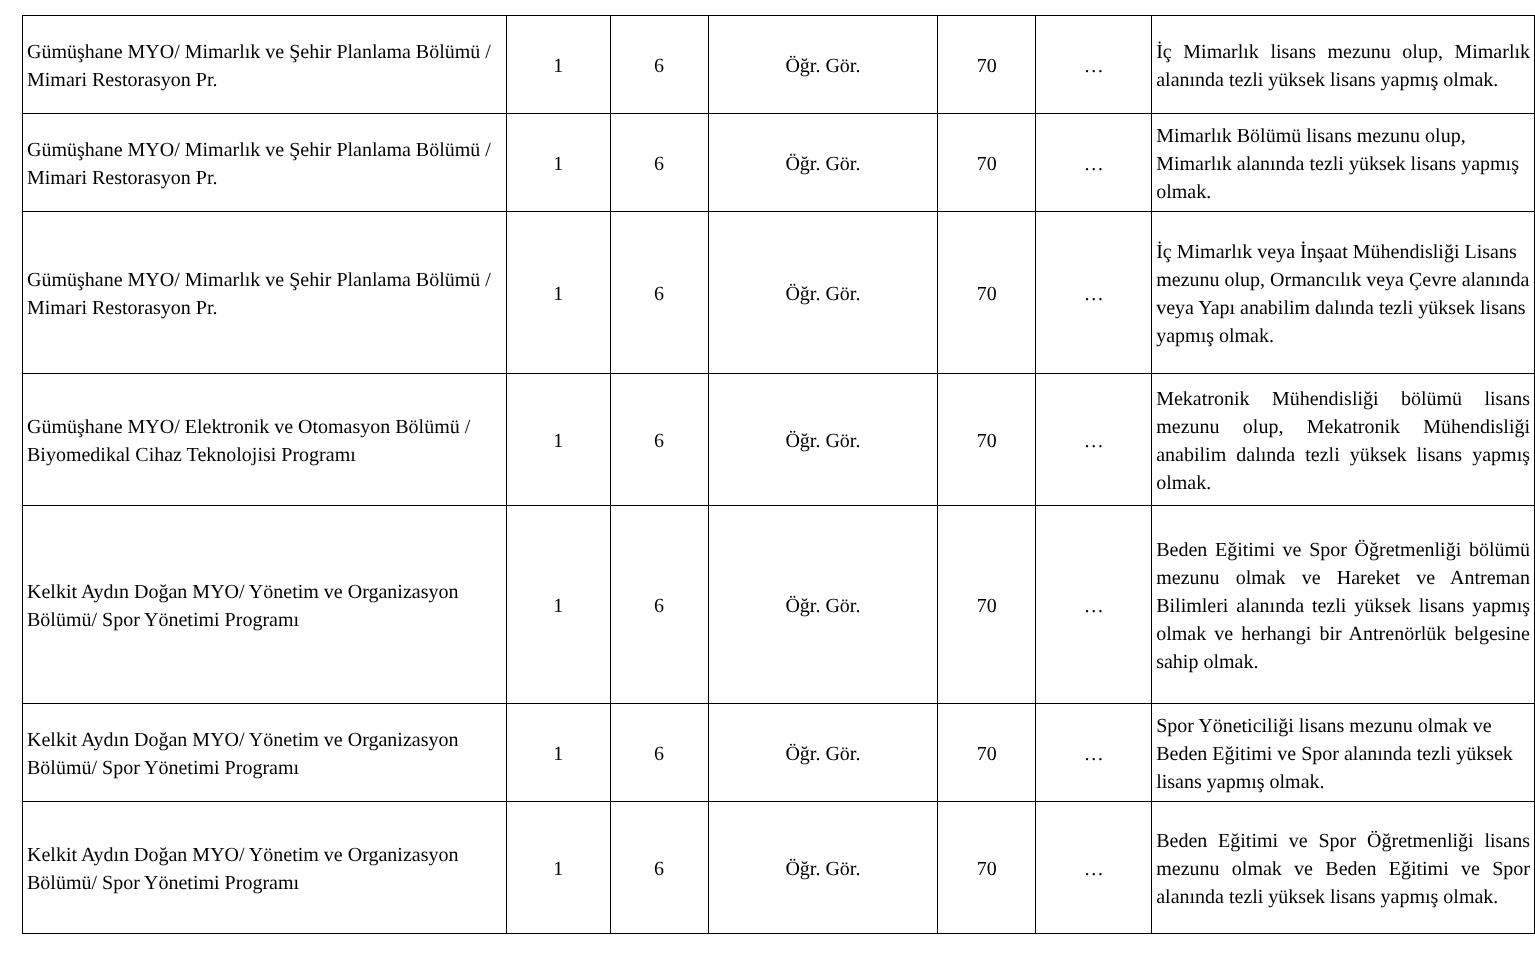| Gümüşhane MYO/ Mimarlık ve Şehir Planlama Bölümü / Mimari Restorasyon Pr. | 1 | 6 | Öğr. Gör. | 70 | … | İç Mimarlık lisans mezunu olup, Mimarlık alanında tezli yüksek lisans yapmış olmak. |
| Gümüşhane MYO/ Mimarlık ve Şehir Planlama Bölümü / Mimari Restorasyon Pr. | 1 | 6 | Öğr. Gör. | 70 | … | Mimarlık Bölümü lisans mezunu olup, Mimarlık alanında tezli yüksek lisans yapmış olmak. |
| Gümüşhane MYO/ Mimarlık ve Şehir Planlama Bölümü / Mimari Restorasyon Pr. | 1 | 6 | Öğr. Gör. | 70 | … | İç Mimarlık veya İnşaat Mühendisliği Lisans mezunu olup, Ormancılık veya Çevre alanında veya Yapı anabilim dalında tezli yüksek lisans yapmış olmak. |
| Gümüşhane MYO/ Elektronik ve Otomasyon Bölümü / Biyomedikal Cihaz Teknolojisi Programı | 1 | 6 | Öğr. Gör. | 70 | … | Mekatronik Mühendisliği bölümü lisans mezunu olup, Mekatronik Mühendisliği anabilim dalında tezli yüksek lisans yapmış olmak. |
| Kelkit Aydın Doğan MYO/ Yönetim ve Organizasyon Bölümü/ Spor Yönetimi Programı | 1 | 6 | Öğr. Gör. | 70 | … | Beden Eğitimi ve Spor Öğretmenliği bölümü mezunu olmak ve Hareket ve Antreman Bilimleri alanında tezli yüksek lisans yapmış olmak ve herhangi bir Antrenörlük belgesine sahip olmak. |
| Kelkit Aydın Doğan MYO/ Yönetim ve Organizasyon Bölümü/ Spor Yönetimi Programı | 1 | 6 | Öğr. Gör. | 70 | … | Spor Yöneticiliği lisans mezunu olmak ve Beden Eğitimi ve Spor alanında tezli yüksek lisans yapmış olmak. |
| Kelkit Aydın Doğan MYO/ Yönetim ve Organizasyon Bölümü/ Spor Yönetimi Programı | 1 | 6 | Öğr. Gör. | 70 | … | Beden Eğitimi ve Spor Öğretmenliği lisans mezunu olmak ve Beden Eğitimi ve Spor alanında tezli yüksek lisans yapmış olmak. |